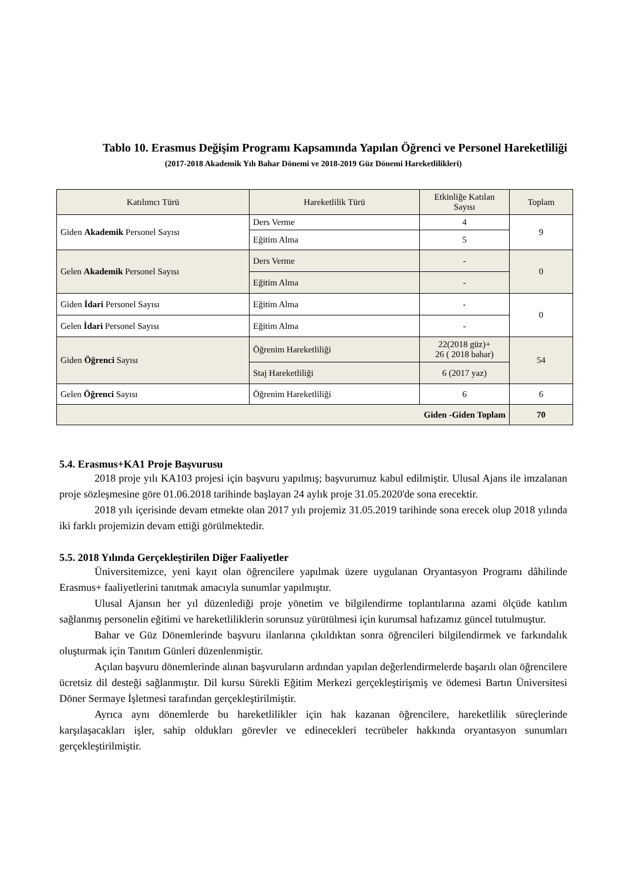Tablo 10. Erasmus Değişim Programı Kapsamında Yapılan Öğrenci ve Personel Hareketliliği
(2017-2018 Akademik Yılı Bahar Dönemi ve 2018-2019 Güz Dönemi Hareketlilikleri)
| Katılımcı Türü | Hareketlilik Türü | Etkinliğe Katılan Sayısı | Toplam |
| --- | --- | --- | --- |
| Giden Akademik Personel Sayısı | Ders Verme | 4 | 9 |
| | Eğitim Alma | 5 | |
| Gelen Akademik Personel Sayısı | Ders Verme | - | 0 |
| | Eğitim Alma | - | |
| Giden İdari Personel Sayısı | Eğitim Alma | - | 0 |
| Gelen İdari Personel Sayısı | Eğitim Alma | - | |
| Giden Öğrenci Sayısı | Öğrenim Hareketliliği | 22(2018 güz)+ 26 ( 2018 bahar) | 54 |
| | Staj Hareketliliği | 6 (2017 yaz) | |
| Gelen Öğrenci Sayısı | Öğrenim Hareketliliği | 6 | 6 |
| Giden -Giden Toplam | | | 70 |
5.4. Erasmus+KA1 Proje Başvurusu
2018 proje yılı KA103 projesi için başvuru yapılmış; başvurumuz kabul edilmiştir. Ulusal Ajans ile imzalanan proje sözleşmesine göre 01.06.2018 tarihinde başlayan 24 aylık proje 31.05.2020'de sona erecektir.
2018 yılı içerisinde devam etmekte olan 2017 yılı projemiz 31.05.2019 tarihinde sona erecek olup 2018 yılında iki farklı projemizin devam ettiği görülmektedir.
5.5. 2018 Yılında Gerçekleştirilen Diğer Faaliyetler
Üniversitemizce, yeni kayıt olan öğrencilere yapılmak üzere uygulanan Oryantasyon Programı dâhilinde Erasmus+ faaliyetlerini tanıtmak amacıyla sunumlar yapılmıştır.
Ulusal Ajansın her yıl düzenlediği proje yönetim ve bilgilendirme toplantılarına azami ölçüde katılım sağlanmış personelin eğitimi ve hareketliliklerin sorunsuz yürütülmesi için kurumsal hafızamız güncel tutulmuştur.
Bahar ve Güz Dönemlerinde başvuru ilanlarına çıkıldıktan sonra öğrencileri bilgilendirmek ve farkındalık oluşturmak için Tanıtım Günleri düzenlenmiştir.
Açılan başvuru dönemlerinde alınan başvuruların ardından yapılan değerlendirmelerde başarılı olan öğrencilere ücretsiz dil desteği sağlanmıştır. Dil kursu Sürekli Eğitim Merkezi gerçekleştirişmiş ve ödemesi Bartın Üniversitesi Döner Sermaye İşletmesi tarafından gerçekleştirilmiştir.
Ayrıca aynı dönemlerde bu hareketlilikler için hak kazanan öğrencilere, hareketlilik süreçlerinde karşılaşacakları işler, sahip oldukları görevler ve edinecekleri tecrübeler hakkında oryantasyon sunumları gerçekleştirilmiştir.